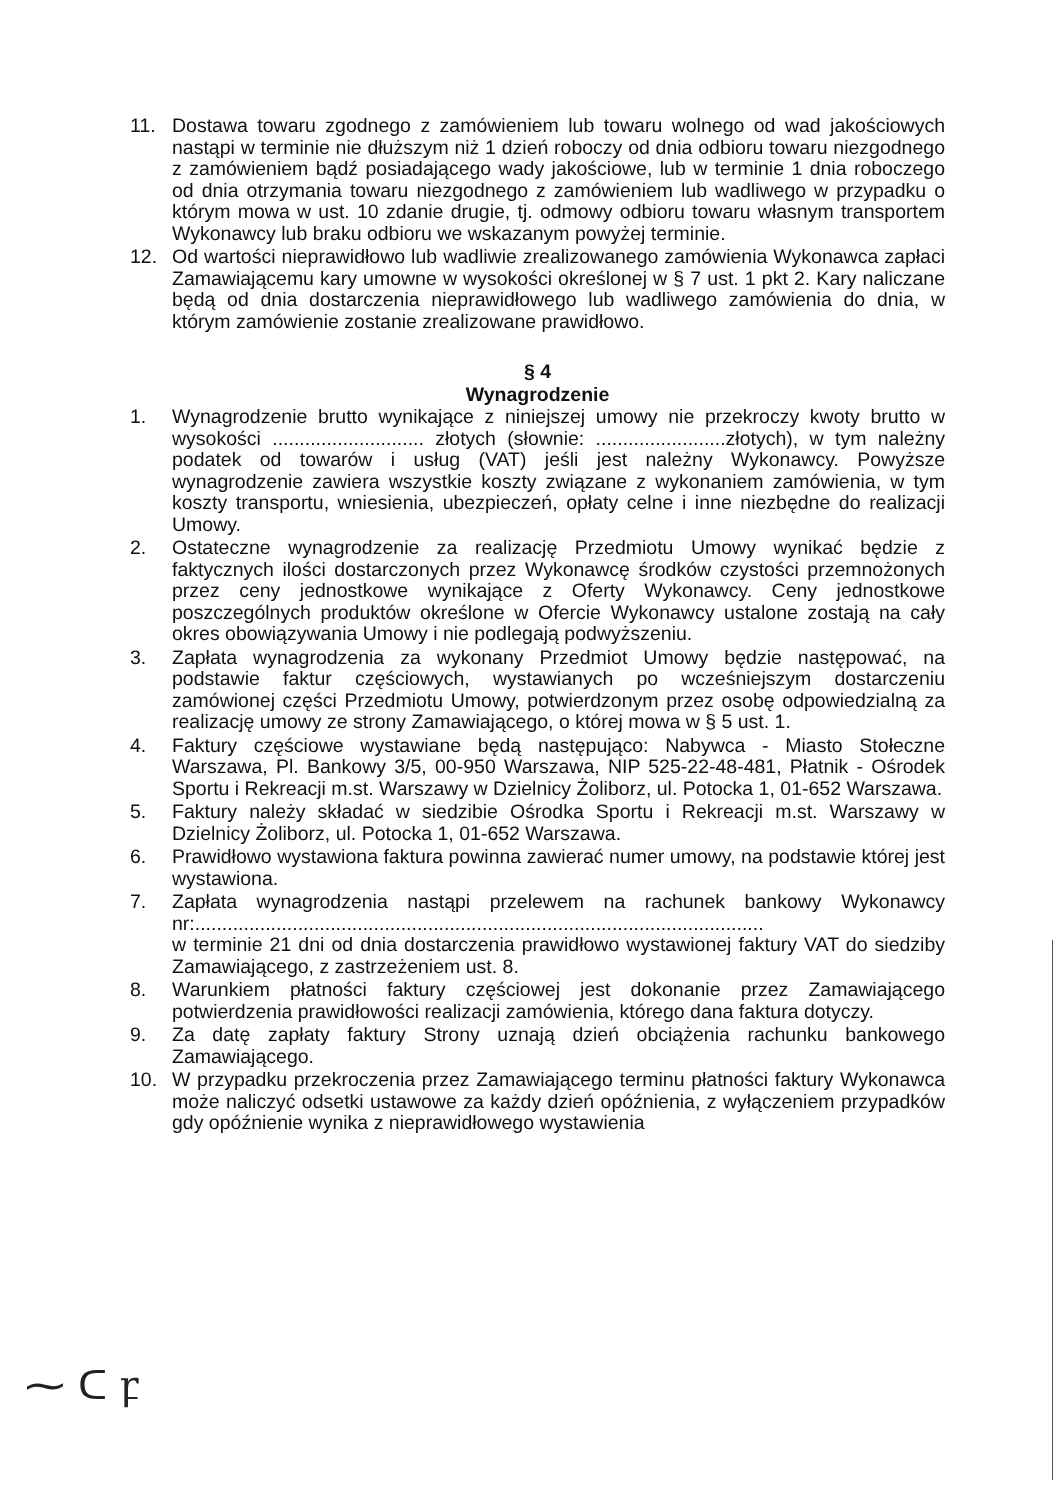11. Dostawa towaru zgodnego z zamówieniem lub towaru wolnego od wad jakościowych nastąpi w terminie nie dłuższym niż 1 dzień roboczy od dnia odbioru towaru niezgodnego z zamówieniem bądź posiadającego wady jakościowe, lub w terminie 1 dnia roboczego od dnia otrzymania towaru niezgodnego z zamówieniem lub wadliwego w przypadku o którym mowa w ust. 10 zdanie drugie, tj. odmowy odbioru towaru własnym transportem Wykonawcy lub braku odbioru we wskazanym powyżej terminie.
12. Od wartości nieprawidłowo lub wadliwie zrealizowanego zamówienia Wykonawca zapłaci Zamawiającemu kary umowne w wysokości określonej w § 7 ust. 1 pkt 2. Kary naliczane będą od dnia dostarczenia nieprawidłowego lub wadliwego zamówienia do dnia, w którym zamówienie zostanie zrealizowane prawidłowo.
§ 4
Wynagrodzenie
1. Wynagrodzenie brutto wynikające z niniejszej umowy nie przekroczy kwoty brutto w wysokości ............................ złotych (słownie: ........................złotych), w tym należny podatek od towarów i usług (VAT) jeśli jest należny Wykonawcy. Powyższe wynagrodzenie zawiera wszystkie koszty związane z wykonaniem zamówienia, w tym koszty transportu, wniesienia, ubezpieczeń, opłaty celne i inne niezbędne do realizacji Umowy.
2. Ostateczne wynagrodzenie za realizację Przedmiotu Umowy wynikać będzie z faktycznych ilości dostarczonych przez Wykonawcę środków czystości przemnożonych przez ceny jednostkowe wynikające z Oferty Wykonawcy. Ceny jednostkowe poszczególnych produktów określone w Ofercie Wykonawcy ustalone zostają na cały okres obowiązywania Umowy i nie podlegają podwyższeniu.
3. Zapłata wynagrodzenia za wykonany Przedmiot Umowy będzie następować, na podstawie faktur częściowych, wystawianych po wcześniejszym dostarczeniu zamówionej części Przedmiotu Umowy, potwierdzonym przez osobę odpowiedzialną za realizację umowy ze strony Zamawiającego, o której mowa w § 5 ust. 1.
4. Faktury częściowe wystawiane będą następująco: Nabywca - Miasto Stołeczne Warszawa, Pl. Bankowy 3/5, 00-950 Warszawa, NIP 525-22-48-481, Płatnik - Ośrodek Sportu i Rekreacji m.st. Warszawy w Dzielnicy Żoliborz, ul. Potocka 1, 01-652 Warszawa.
5. Faktury należy składać w siedzibie Ośrodka Sportu i Rekreacji m.st. Warszawy w Dzielnicy Żoliborz, ul. Potocka 1, 01-652 Warszawa.
6. Prawidłowo wystawiona faktura powinna zawierać numer umowy, na podstawie której jest wystawiona.
7. Zapłata wynagrodzenia nastąpi przelewem na rachunek bankowy Wykonawcy nr:.........................................................................................................
w terminie 21 dni od dnia dostarczenia prawidłowo wystawionej faktury VAT do siedziby Zamawiającego, z zastrzeżeniem ust. 8.
8. Warunkiem płatności faktury częściowej jest dokonanie przez Zamawiającego potwierdzenia prawidłowości realizacji zamówienia, którego dana faktura dotyczy.
9. Za datę zapłaty faktury Strony uznają dzień obciążenia rachunku bankowego Zamawiającego.
10. W przypadku przekroczenia przez Zamawiającego terminu płatności faktury Wykonawca może naliczyć odsetki ustawowe za każdy dzień opóźnienia, z wyłączeniem przypadków gdy opóźnienie wynika z nieprawidłowego wystawienia
⁓ ᑕ ꝼ